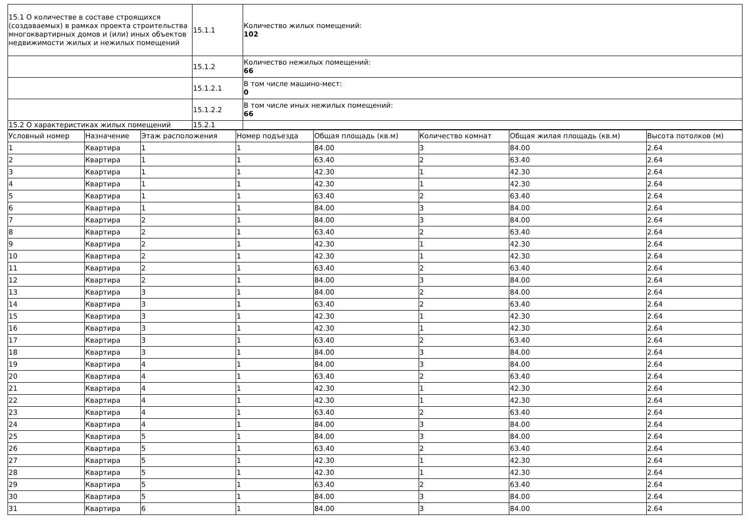| 15.1 О количестве в составе строящихся (создаваемых) в рамках проекта строительства многоквартирных домов и (или) иных объектов недвижимости жилых и нежилых помещений | 15.1.1 | Количество жилых помещений: 102 |
| | 15.1.2 | Количество нежилых помещений: 66 |
| | 15.1.2.1 | В том числе машино-мест: 0 |
| | 15.1.2.2 | В том числе иных нежилых помещений: 66 |
| 15.2 О характеристиках жилых помещений | 15.2.1 | |
| Условный номер | Назначение | Этаж расположения | Номер подъезда | Общая площадь (кв.м) | Количество комнат | Общая жилая площадь (кв.м) | Высота потолков (м) |
| --- | --- | --- | --- | --- | --- | --- | --- |
| 1 | Квартира | 1 | 1 | 84.00 | 3 | 84.00 | 2.64 |
| 2 | Квартира | 1 | 1 | 63.40 | 2 | 63.40 | 2.64 |
| 3 | Квартира | 1 | 1 | 42.30 | 1 | 42.30 | 2.64 |
| 4 | Квартира | 1 | 1 | 42.30 | 1 | 42.30 | 2.64 |
| 5 | Квартира | 1 | 1 | 63.40 | 2 | 63.40 | 2.64 |
| 6 | Квартира | 1 | 1 | 84.00 | 3 | 84.00 | 2.64 |
| 7 | Квартира | 2 | 1 | 84.00 | 3 | 84.00 | 2.64 |
| 8 | Квартира | 2 | 1 | 63.40 | 2 | 63.40 | 2.64 |
| 9 | Квартира | 2 | 1 | 42.30 | 1 | 42.30 | 2.64 |
| 10 | Квартира | 2 | 1 | 42.30 | 1 | 42.30 | 2.64 |
| 11 | Квартира | 2 | 1 | 63.40 | 2 | 63.40 | 2.64 |
| 12 | Квартира | 2 | 1 | 84.00 | 3 | 84.00 | 2.64 |
| 13 | Квартира | 3 | 1 | 84.00 | 2 | 84.00 | 2.64 |
| 14 | Квартира | 3 | 1 | 63.40 | 2 | 63.40 | 2.64 |
| 15 | Квартира | 3 | 1 | 42.30 | 1 | 42.30 | 2.64 |
| 16 | Квартира | 3 | 1 | 42.30 | 1 | 42.30 | 2.64 |
| 17 | Квартира | 3 | 1 | 63.40 | 2 | 63.40 | 2.64 |
| 18 | Квартира | 3 | 1 | 84.00 | 3 | 84.00 | 2.64 |
| 19 | Квартира | 4 | 1 | 84.00 | 3 | 84.00 | 2.64 |
| 20 | Квартира | 4 | 1 | 63.40 | 2 | 63.40 | 2.64 |
| 21 | Квартира | 4 | 1 | 42.30 | 1 | 42.30 | 2.64 |
| 22 | Квартира | 4 | 1 | 42.30 | 1 | 42.30 | 2.64 |
| 23 | Квартира | 4 | 1 | 63.40 | 2 | 63.40 | 2.64 |
| 24 | Квартира | 4 | 1 | 84.00 | 3 | 84.00 | 2.64 |
| 25 | Квартира | 5 | 1 | 84.00 | 3 | 84.00 | 2.64 |
| 26 | Квартира | 5 | 1 | 63.40 | 2 | 63.40 | 2.64 |
| 27 | Квартира | 5 | 1 | 42.30 | 1 | 42.30 | 2.64 |
| 28 | Квартира | 5 | 1 | 42.30 | 1 | 42.30 | 2.64 |
| 29 | Квартира | 5 | 1 | 63.40 | 2 | 63.40 | 2.64 |
| 30 | Квартира | 5 | 1 | 84.00 | 3 | 84.00 | 2.64 |
| 31 | Квартира | 6 | 1 | 84.00 | 3 | 84.00 | 2.64 |